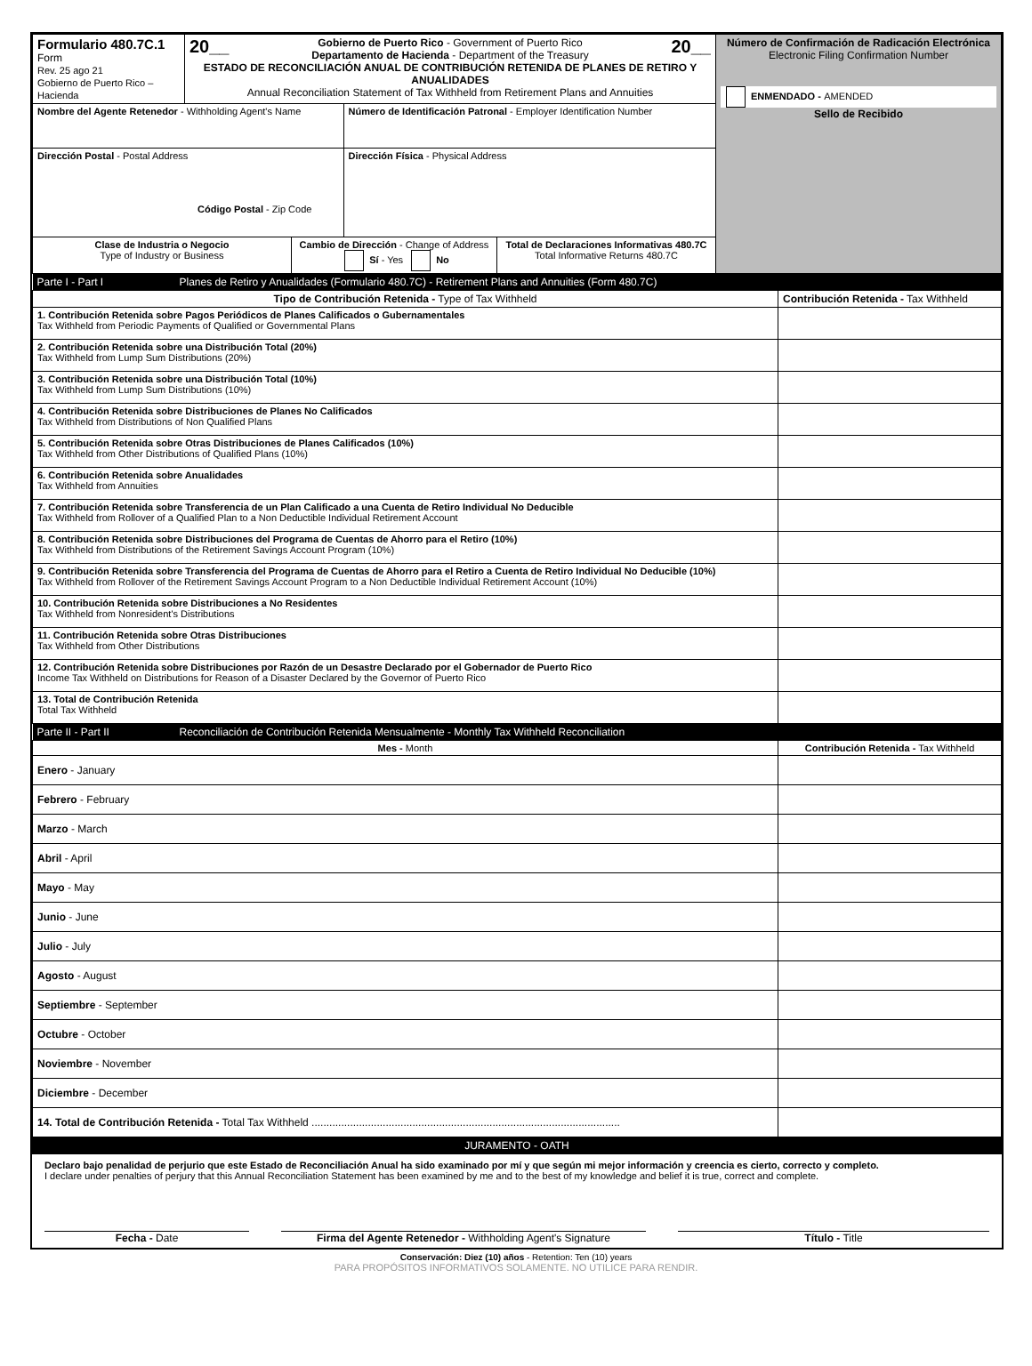| Formulario 480.7C.1 Form Rev. 25 ago 21 Gobierno de Puerto Rico – Hacienda | 20__ Gobierno de Puerto Rico - Government of Puerto Rico Departamento de Hacienda - Department of the Treasury 20__ ESTADO DE RECONCILIACIÓN ANUAL DE CONTRIBUCIÓN RETENIDA DE PLANES DE RETIRO Y ANUALIDADES Annual Reconciliation Statement of Tax Withheld from Retirement Plans and Annuities | | Número de Confirmación de Radicación Electrónica Electronic Filing Confirmation Number ENMENDADO - AMENDED Sello de Recibido |
| Nombre del Agente Retenedor - Withholding Agent's Name | | Número de Identificación Patronal - Employer Identification Number | |
| Dirección Postal - Postal Address Código Postal - Zip Code | | Dirección Física - Physical Address | |
| / Clase de Industria o Negocio Type of Industry or Business / Cambio de Dirección - Change of Address Sí - Yes No / Total de Declaraciones Informativas 480.7C Total Informative Returns 480.7C / | | | |
| Parte I - Part I | Planes de Retiro y Anualidades (Formulario 480.7C) - Retirement Plans and Annuities (Form 480.7C) | |
| Tipo de Contribución Retenida - Type of Tax Withheld | | Contribución Retenida - Tax Withheld |
| 1. Contribución Retenida sobre Pagos Periódicos de Planes Calificados o Gubernamentales Tax Withheld from Periodic Payments of Qualified or Governmental Plans | | |
| 2. Contribución Retenida sobre una Distribución Total (20%) Tax Withheld from Lump Sum Distributions (20%) | | |
| 3. Contribución Retenida sobre una Distribución Total (10%) Tax Withheld from Lump Sum Distributions (10%) | | |
| 4. Contribución Retenida sobre Distribuciones de Planes No Calificados Tax Withheld from Distributions of Non Qualified Plans | | |
| 5. Contribución Retenida sobre Otras Distribuciones de Planes Calificados (10%) Tax Withheld from Other Distributions of Qualified Plans (10%) | | |
| 6. Contribución Retenida sobre Anualidades Tax Withheld from Annuities | | |
| 7. Contribución Retenida sobre Transferencia de un Plan Calificado a una Cuenta de Retiro Individual No Deducible Tax Withheld from Rollover of a Qualified Plan to a Non Deductible Individual Retirement Account | | |
| 8. Contribución Retenida sobre Distribuciones del Programa de Cuentas de Ahorro para el Retiro (10%) Tax Withheld from Distributions of the Retirement Savings Account Program (10%) | | |
| 9. Contribución Retenida sobre Transferencia del Programa de Cuentas de Ahorro para el Retiro a Cuenta de Retiro Individual No Deducible (10%) Tax Withheld from Rollover of the Retirement Savings Account Program to a Non Deductible Individual Retirement Account (10%) | | |
| 10. Contribución Retenida sobre Distribuciones a No Residentes Tax Withheld from Nonresident's Distributions | | |
| 11. Contribución Retenida sobre Otras Distribuciones Tax Withheld from Other Distributions | | |
| 12. Contribución Retenida sobre Distribuciones por Razón de un Desastre Declarado por el Gobernador de Puerto Rico Income Tax Withheld on Distributions for Reason of a Disaster Declared by the Governor of Puerto Rico | | |
| 13. Total de Contribución Retenida Total Tax Withheld | | |
| Parte II - Part II | Reconciliación de Contribución Retenida Mensualmente - Monthly Tax Withheld Reconciliation | |
| Mes - Month | | Contribución Retenida - Tax Withheld |
| Enero - January | | |
| Febrero - February | | |
| Marzo - March | | |
| Abril - April | | |
| Mayo - May | | |
| Junio - June | | |
| Julio - July | | |
| Agosto - August | | |
| Septiembre - September | | |
| Octubre - October | | |
| Noviembre - November | | |
| Diciembre - December | | |
| 14. Total de Contribución Retenida - Total Tax Withheld ........................................................................................................ | | |
| JURAMENTO - OATH | | |
Declaro bajo penalidad de perjurio que este Estado de Reconciliación Anual ha sido examinado por mí y que según mi mejor información y creencia es cierto, correcto y completo.
I declare under penalties of perjury that this Annual Reconciliation Statement has been examined by me and to the best of my knowledge and belief it is true, correct and complete.
Fecha - Date Firma del Agente Retenedor - Withholding Agent's Signature Título - Title
Conservación: Diez (10) años - Retention: Ten (10) years
PARA PROPÓSITOS INFORMATIVOS SOLAMENTE. NO UTILICE PARA RENDIR.